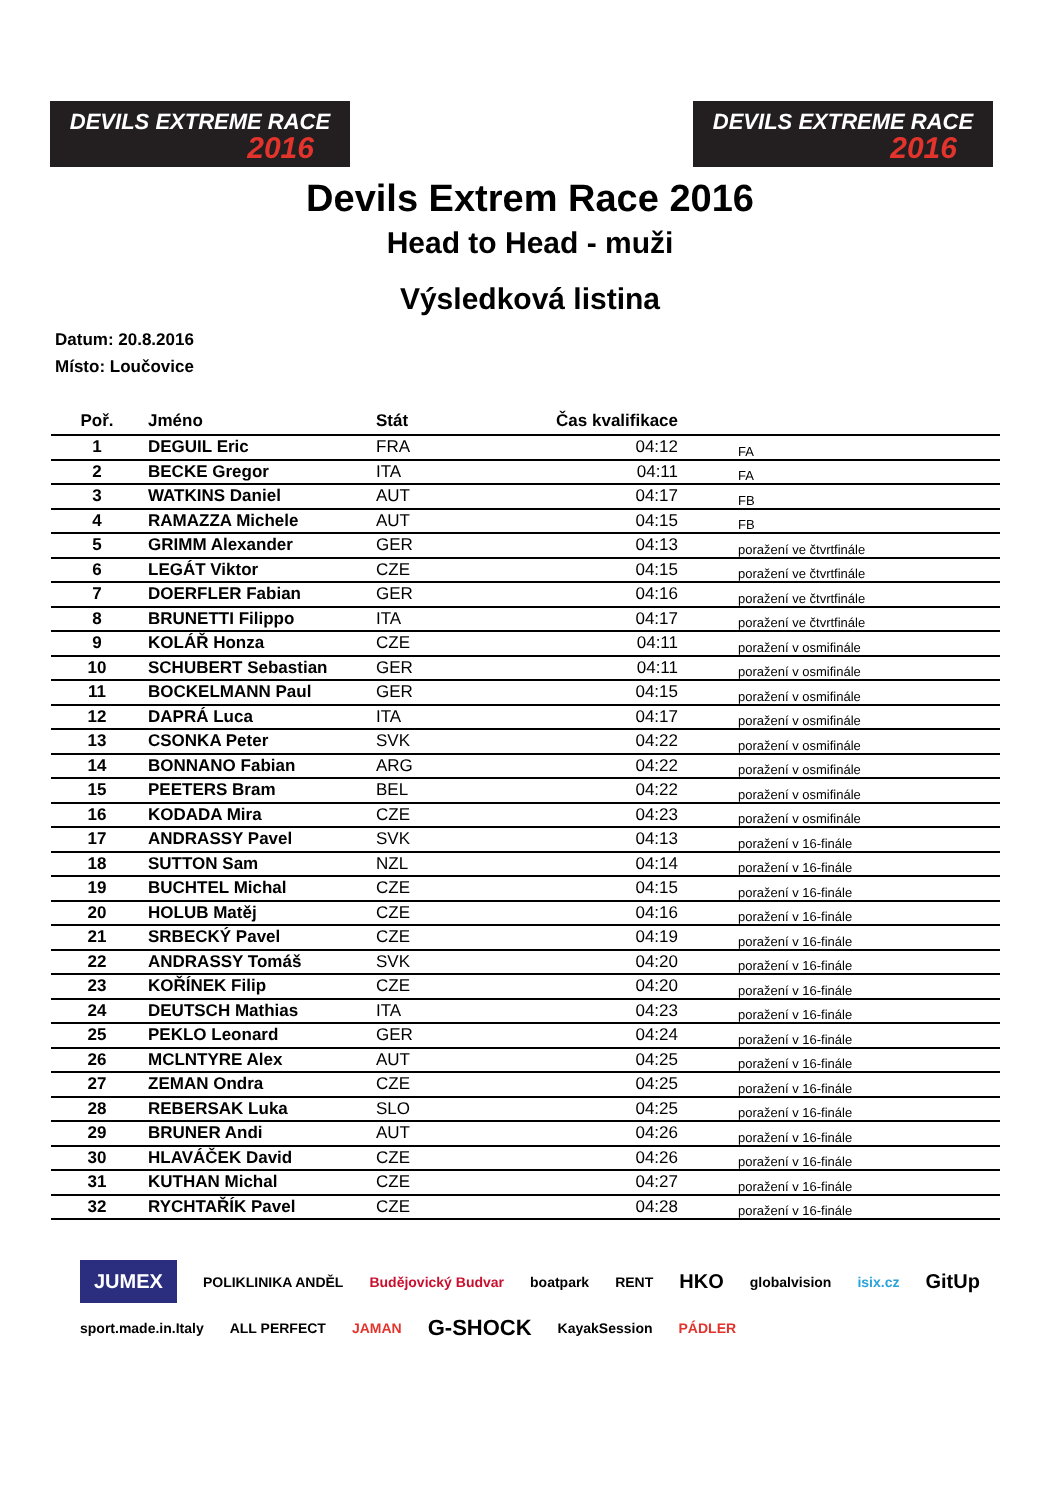DEVILS EXTREME RACE
2016
DEVILS EXTREME RACE
2016
Devils Extrem Race 2016
Head to Head - muži
Výsledková listina
Datum: 20.8.2016
Místo: Loučovice
| Poř. | Jméno | Stát | Čas kvalifikace | |
| --- | --- | --- | --- | --- |
| 1 | DEGUIL Eric | FRA | 04:12 | FA |
| 2 | BECKE Gregor | ITA | 04:11 | FA |
| 3 | WATKINS Daniel | AUT | 04:17 | FB |
| 4 | RAMAZZA Michele | AUT | 04:15 | FB |
| 5 | GRIMM Alexander | GER | 04:13 | poražení ve čtvrtfinále |
| 6 | LEGÁT Viktor | CZE | 04:15 | poražení ve čtvrtfinále |
| 7 | DOERFLER Fabian | GER | 04:16 | poražení ve čtvrtfinále |
| 8 | BRUNETTI Filippo | ITA | 04:17 | poražení ve čtvrtfinále |
| 9 | KOLÁŘ Honza | CZE | 04:11 | poražení v osmifinále |
| 10 | SCHUBERT Sebastian | GER | 04:11 | poražení v osmifinále |
| 11 | BOCKELMANN Paul | GER | 04:15 | poražení v osmifinále |
| 12 | DAPRÁ Luca | ITA | 04:17 | poražení v osmifinále |
| 13 | CSONKA Peter | SVK | 04:22 | poražení v osmifinále |
| 14 | BONNANO Fabian | ARG | 04:22 | poražení v osmifinále |
| 15 | PEETERS Bram | BEL | 04:22 | poražení v osmifinále |
| 16 | KODADA Mira | CZE | 04:23 | poražení v osmifinále |
| 17 | ANDRASSY Pavel | SVK | 04:13 | poražení v 16-finále |
| 18 | SUTTON Sam | NZL | 04:14 | poražení v 16-finále |
| 19 | BUCHTEL Michal | CZE | 04:15 | poražení v 16-finále |
| 20 | HOLUB Matěj | CZE | 04:16 | poražení v 16-finále |
| 21 | SRBECKÝ Pavel | CZE | 04:19 | poražení v 16-finále |
| 22 | ANDRASSY Tomáš | SVK | 04:20 | poražení v 16-finále |
| 23 | KOŘÍNEK Filip | CZE | 04:20 | poražení v 16-finále |
| 24 | DEUTSCH Mathias | ITA | 04:23 | poražení v 16-finále |
| 25 | PEKLO Leonard | GER | 04:24 | poražení v 16-finále |
| 26 | MCLNTYRE Alex | AUT | 04:25 | poražení v 16-finále |
| 27 | ZEMAN Ondra | CZE | 04:25 | poražení v 16-finále |
| 28 | REBERSAK Luka | SLO | 04:25 | poražení v 16-finále |
| 29 | BRUNER Andi | AUT | 04:26 | poražení v 16-finále |
| 30 | HLAVÁČEK David | CZE | 04:26 | poražení v 16-finále |
| 31 | KUTHAN Michal | CZE | 04:27 | poražení v 16-finále |
| 32 | RYCHTAŘÍK Pavel | CZE | 04:28 | poražení v 16-finále |
JUMEX POLIKLINIKA ANDĚL Budějovický Budvar boatpark RENT HKO globalvision isix.cz GitUp sport.made.in.Italy ALL PERFECT JAMAN G-SHOCK KayakSession PÁDLER